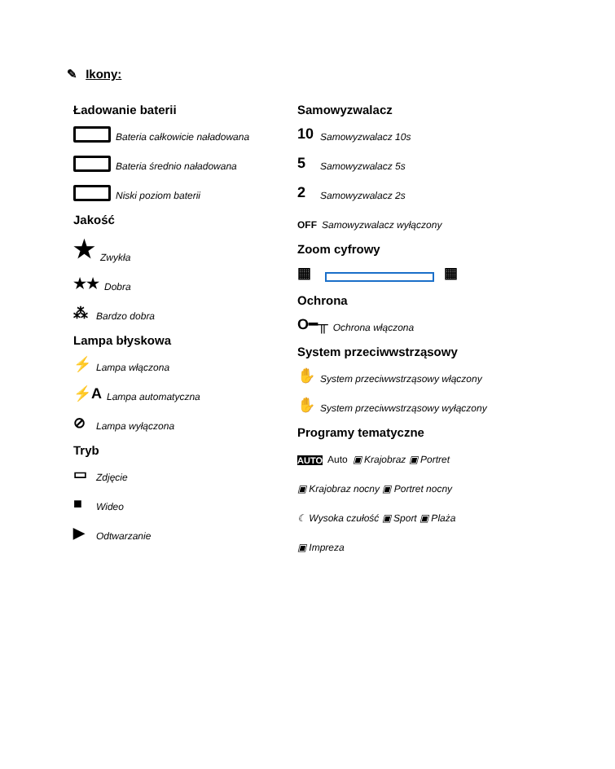✎ Ikony:
Ładowanie baterii
Bateria całkowicie naładowana
Bateria średnio naładowana
Niski poziom baterii
Jakość
★ Zwykła
★★ Dobra
⁂ Bardzo dobra
Lampa błyskowa
⚡ Lampa włączona
⚡A Lampa automatyczna
⊘ Lampa wyłączona
Tryb
▭ Zdjęcie
■ Wideo
▶ Odtwarzanie
Samowyzwalacz
10 Samowyzwalacz 10s
5 Samowyzwalacz 5s
2 Samowyzwalacz 2s
OFF Samowyzwalacz wyłączony
Zoom cyfrowy
▦ ▦
Ochrona
O━╥ Ochrona włączona
System przeciwwstrząsowy
✋ System przeciwwstrząsowy włączony
✋ System przeciwwstrząsowy wyłączony
Programy tematyczne
AUTO Auto ▣ Krajobraz ▣ Portret
▣ Krajobraz nocny ▣ Portret nocny
☾ Wysoka czułość ▣ Sport ▣ Plaża
▣ Impreza